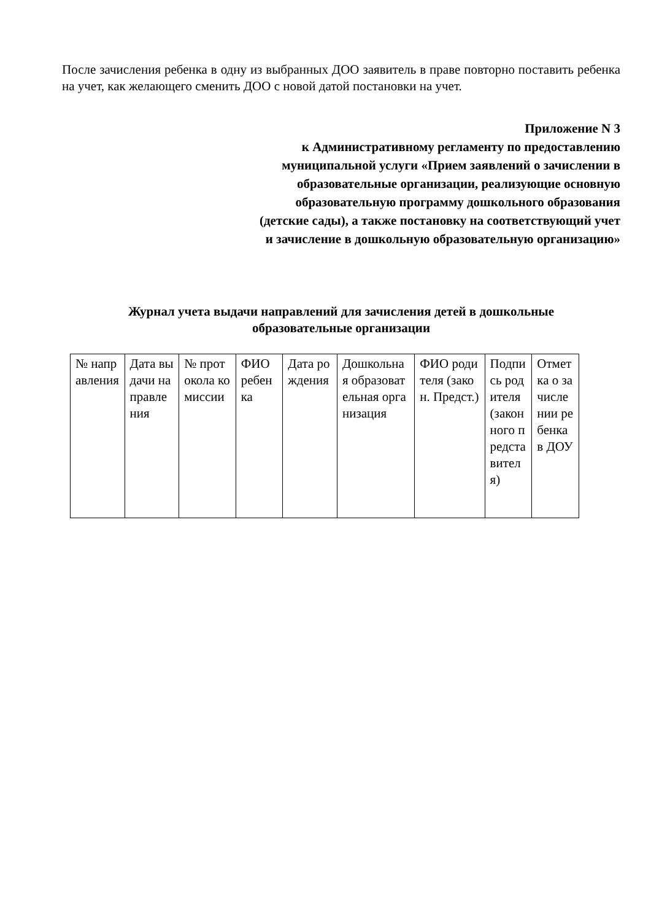После зачисления ребенка в одну из выбранных ДОО заявитель в праве повторно поставить ребенка на учет, как желающего сменить ДОО с новой датой постановки на учет.
Приложение N 3
к Административному регламенту по предоставлению
муниципальной услуги «Прием заявлений о зачислении в
образовательные организации, реализующие основную
образовательную программу дошкольного образования
(детские сады), а также постановку на соответствующий учет
и зачисление в дошкольную образовательную организацию»
Журнал учета выдачи направлений для зачисления детей в дошкольные
образовательные организации
| № направления | Дата выдачи направления | № протокола комиссии | ФИО ребенка | Дата рождения | Дошкольная образовательная организация | ФИО родителя (закон. Предст.) | Подпись родителя (законного представителя) | Отметка о зачислении ребенка в ДОУ |